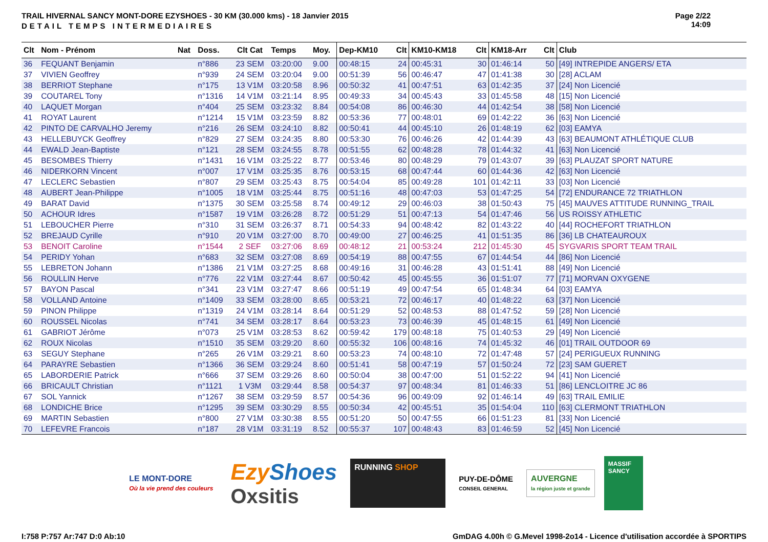TRAIL HIVERNAL SANCY MONT-DORE EZYSHOES - 30 KM (30.000 kms) - 18 Janvier 2015
DETAIL TEMPS INTERMEDIAIRES
Page 2/22
14:09
| Clt | Nom - Prénom | Nat | Doss. | Clt Cat | Temps | Moy. | Dep-KM10 | Clt | KM10-KM18 | Clt | KM18-Arr | Clt | Club |
| --- | --- | --- | --- | --- | --- | --- | --- | --- | --- | --- | --- | --- | --- |
| 36 | FEQUANT Benjamin | | n°886 | 23 SEM | 03:20:00 | 9.00 | 00:48:15 | 24 | 00:45:31 | 30 | 01:46:14 | 50 | [49] INTREPIDE ANGERS/ ETA |
| 37 | VIVIEN Geoffrey | | n°939 | 24 SEM | 03:20:04 | 9.00 | 00:51:39 | 56 | 00:46:47 | 47 | 01:41:38 | 30 | [28] ACLAM |
| 38 | BERRIOT Stephane | | n°175 | 13 V1M | 03:20:58 | 8.96 | 00:50:32 | 41 | 00:47:51 | 63 | 01:42:35 | 37 | [24] Non Licencié |
| 39 | COUTAREL Tony | | n°1316 | 14 V1M | 03:21:14 | 8.95 | 00:49:33 | 34 | 00:45:43 | 33 | 01:45:58 | 48 | [15] Non Licencié |
| 40 | LAQUET Morgan | | n°404 | 25 SEM | 03:23:32 | 8.84 | 00:54:08 | 86 | 00:46:30 | 44 | 01:42:54 | 38 | [58] Non Licencié |
| 41 | ROYAT Laurent | | n°1214 | 15 V1M | 03:23:59 | 8.82 | 00:53:36 | 77 | 00:48:01 | 69 | 01:42:22 | 36 | [63] Non Licencié |
| 42 | PINTO DE CARVALHO Jeremy | | n°216 | 26 SEM | 03:24:10 | 8.82 | 00:50:41 | 44 | 00:45:10 | 26 | 01:48:19 | 62 | [03] EAMYA |
| 43 | HELLEBUYCK Geoffrey | | n°829 | 27 SEM | 03:24:35 | 8.80 | 00:53:30 | 76 | 00:46:26 | 42 | 01:44:39 | 43 | [63] BEAUMONT ATHLÉTIQUE CLUB |
| 44 | EWALD Jean-Baptiste | | n°121 | 28 SEM | 03:24:55 | 8.78 | 00:51:55 | 62 | 00:48:28 | 78 | 01:44:32 | 41 | [63] Non Licencié |
| 45 | BESOMBES Thierry | | n°1431 | 16 V1M | 03:25:22 | 8.77 | 00:53:46 | 80 | 00:48:29 | 79 | 01:43:07 | 39 | [63] PLAUZAT SPORT NATURE |
| 46 | NIDERKORN Vincent | | n°007 | 17 V1M | 03:25:35 | 8.76 | 00:53:15 | 68 | 00:47:44 | 60 | 01:44:36 | 42 | [63] Non Licencié |
| 47 | LECLERC Sebastien | | n°807 | 29 SEM | 03:25:43 | 8.75 | 00:54:04 | 85 | 00:49:28 | 101 | 01:42:11 | 33 | [03] Non Licencié |
| 48 | AUBERT Jean-Philippe | | n°1005 | 18 V1M | 03:25:44 | 8.75 | 00:51:16 | 48 | 00:47:03 | 53 | 01:47:25 | 54 | [72] ENDURANCE 72 TRIATHLON |
| 49 | BARAT David | | n°1375 | 30 SEM | 03:25:58 | 8.74 | 00:49:12 | 29 | 00:46:03 | 38 | 01:50:43 | 75 | [45] MAUVES ATTITUDE RUNNING_TRAIL |
| 50 | ACHOUR Idres | | n°1587 | 19 V1M | 03:26:28 | 8.72 | 00:51:29 | 51 | 00:47:13 | 54 | 01:47:46 | 56 | US ROISSY ATHLETIC |
| 51 | LEBOUCHER Pierre | | n°310 | 31 SEM | 03:26:37 | 8.71 | 00:54:33 | 94 | 00:48:42 | 82 | 01:43:22 | 40 | [44] ROCHEFORT TRIATHLON |
| 52 | BREJAUD Cyrille | | n°910 | 20 V1M | 03:27:00 | 8.70 | 00:49:00 | 27 | 00:46:25 | 41 | 01:51:35 | 86 | [36] LB CHATEAUROUX |
| 53 | BENOIT Caroline | | n°1544 | 2 SEF | 03:27:06 | 8.69 | 00:48:12 | 21 | 00:53:24 | 212 | 01:45:30 | 45 | SYGVARIS SPORT TEAM TRAIL |
| 54 | PERIDY Yohan | | n°683 | 32 SEM | 03:27:08 | 8.69 | 00:54:19 | 88 | 00:47:55 | 67 | 01:44:54 | 44 | [86] Non Licencié |
| 55 | LEBRETON Johann | | n°1386 | 21 V1M | 03:27:25 | 8.68 | 00:49:16 | 31 | 00:46:28 | 43 | 01:51:41 | 88 | [49] Non Licencié |
| 56 | ROULLIN Herve | | n°776 | 22 V1M | 03:27:44 | 8.67 | 00:50:42 | 45 | 00:45:55 | 36 | 01:51:07 | 77 | [71] MORVAN OXYGENE |
| 57 | BAYON Pascal | | n°341 | 23 V1M | 03:27:47 | 8.66 | 00:51:19 | 49 | 00:47:54 | 65 | 01:48:34 | 64 | [03] EAMYA |
| 58 | VOLLAND Antoine | | n°1409 | 33 SEM | 03:28:00 | 8.65 | 00:53:21 | 72 | 00:46:17 | 40 | 01:48:22 | 63 | [37] Non Licencié |
| 59 | PINON Philippe | | n°1319 | 24 V1M | 03:28:14 | 8.64 | 00:51:29 | 52 | 00:48:53 | 88 | 01:47:52 | 59 | [28] Non Licencié |
| 60 | ROUSSEL Nicolas | | n°741 | 34 SEM | 03:28:17 | 8.64 | 00:53:23 | 73 | 00:46:39 | 45 | 01:48:15 | 61 | [49] Non Licencié |
| 61 | GABRIOT Jérôme | | n°073 | 25 V1M | 03:28:53 | 8.62 | 00:59:42 | 179 | 00:48:18 | 75 | 01:40:53 | 29 | [49] Non Licencié |
| 62 | ROUX Nicolas | | n°1510 | 35 SEM | 03:29:20 | 8.60 | 00:55:32 | 106 | 00:48:16 | 74 | 01:45:32 | 46 | [01] TRAIL OUTDOOR 69 |
| 63 | SEGUY Stephane | | n°265 | 26 V1M | 03:29:21 | 8.60 | 00:53:23 | 74 | 00:48:10 | 72 | 01:47:48 | 57 | [24] PERIGUEUX RUNNING |
| 64 | PARAYRE Sebastien | | n°1366 | 36 SEM | 03:29:24 | 8.60 | 00:51:41 | 58 | 00:47:19 | 57 | 01:50:24 | 72 | [23] SAM GUERET |
| 65 | LABORDERIE Patrick | | n°666 | 37 SEM | 03:29:26 | 8.60 | 00:50:04 | 38 | 00:47:00 | 51 | 01:52:22 | 94 | [41] Non Licencié |
| 66 | BRICAULT Christian | | n°1121 | 1 V3M | 03:29:44 | 8.58 | 00:54:37 | 97 | 00:48:34 | 81 | 01:46:33 | 51 | [86] LENCLOITRE JC 86 |
| 67 | SOL Yannick | | n°1267 | 38 SEM | 03:29:59 | 8.57 | 00:54:36 | 96 | 00:49:09 | 92 | 01:46:14 | 49 | [63] TRAIL EMILIE |
| 68 | LONDICHE Brice | | n°1295 | 39 SEM | 03:30:29 | 8.55 | 00:50:34 | 42 | 00:45:51 | 35 | 01:54:04 | 110 | [63] CLERMONT TRIATHLON |
| 69 | MARTIN Sebastien | | n°800 | 27 V1M | 03:30:38 | 8.55 | 00:51:20 | 50 | 00:47:55 | 66 | 01:51:23 | 81 | [33] Non Licencié |
| 70 | LEFEVRE Francois | | n°187 | 28 V1M | 03:31:19 | 8.52 | 00:55:37 | 107 | 00:48:43 | 83 | 01:46:59 | 52 | [45] Non Licencié |
LE MONT-DORE
Où la vie prend des couleurs
Ezy Shoes
Oxsitis
RUNNING SHOP
PUY-DE-DÔME
CONSEIL GENERAL
AUVERGNE
la région juste et grande
MASSIF SANCY
I:758 P:757 Ar:747 D:0 Ab:10 GmDAG 4.00h © G.Mevel 1998-2o14 - Licence d'utilisation accordée à SPORTIPS